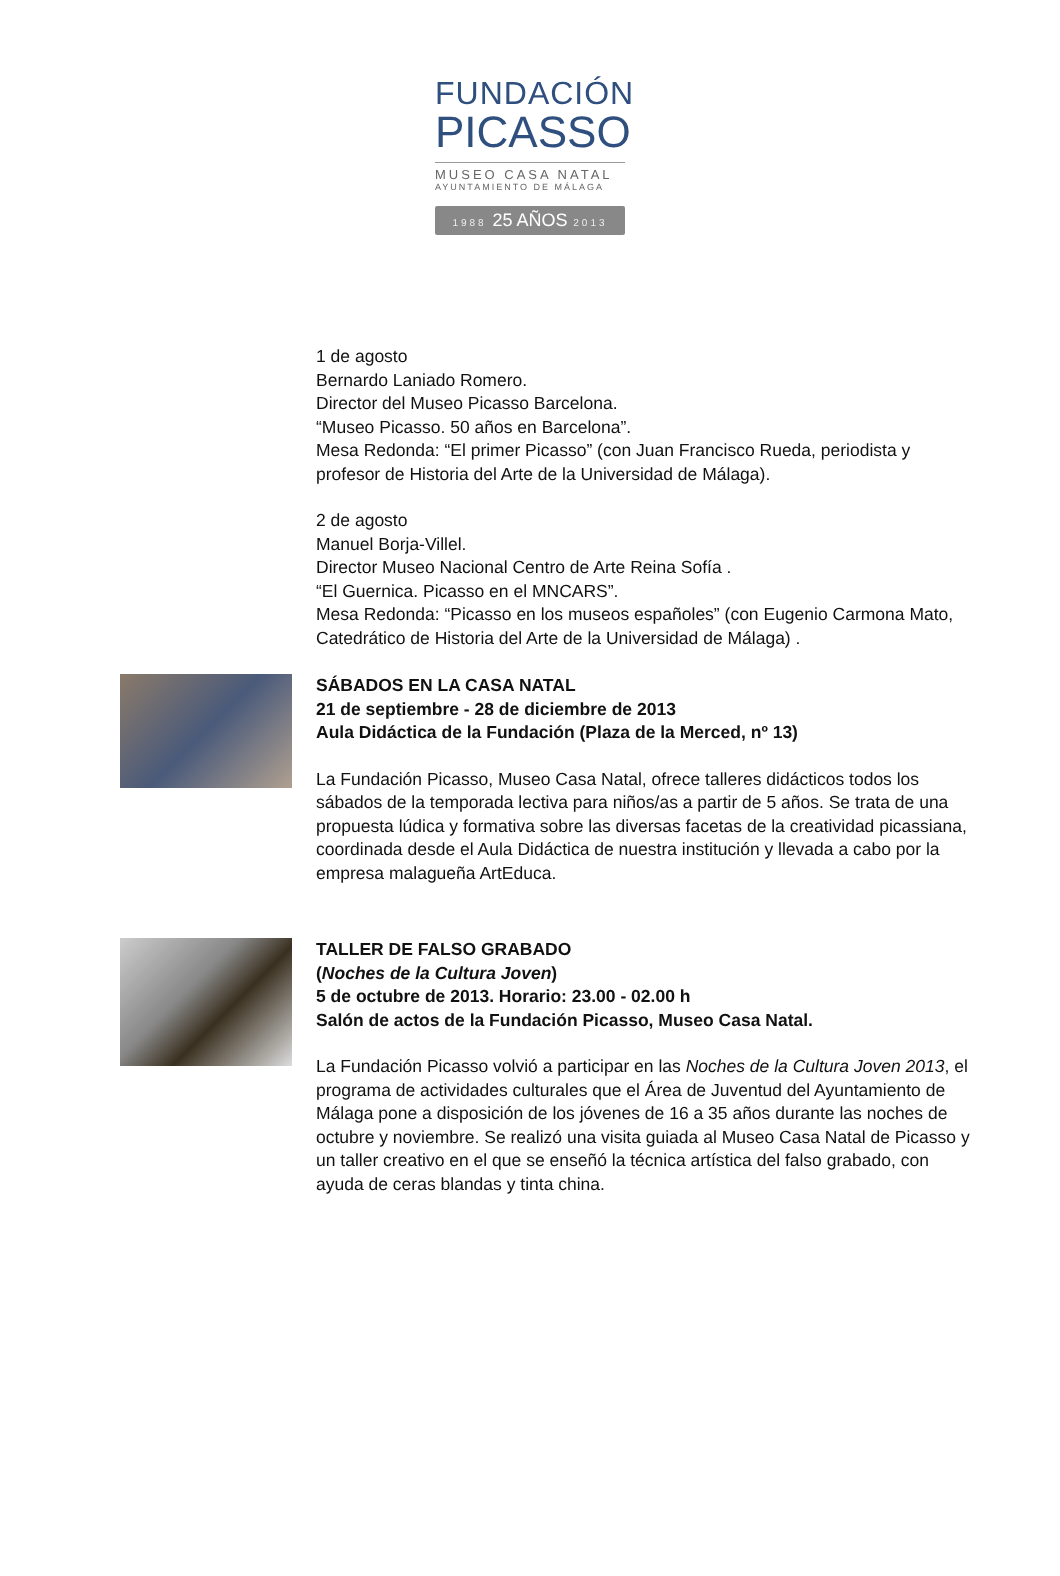FUNDACIÓN
PICASSO
MUSEO CASA NATAL
AYUNTAMIENTO DE MÁLAGA
1988 25 AÑOS 2013
1 de agosto
Bernardo Laniado Romero.
Director del Museo Picasso Barcelona.
“Museo Picasso. 50 años en Barcelona”.
Mesa Redonda: “El primer Picasso” (con Juan Francisco Rueda, periodista y profesor de Historia del Arte de la Universidad de Málaga).
2 de agosto
Manuel Borja-Villel.
Director Museo Nacional Centro de Arte Reina Sofía .
“El Guernica. Picasso en el MNCARS”.
Mesa Redonda: “Picasso en los museos españoles” (con Eugenio Carmona Mato, Catedrático de Historia del Arte de la Universidad de Málaga) .
SÁBADOS EN LA CASA NATAL
21 de septiembre - 28 de diciembre de 2013
Aula Didáctica de la Fundación (Plaza de la Merced, nº 13)
La Fundación Picasso, Museo Casa Natal, ofrece talleres didácticos todos los sábados de la temporada lectiva para niños/as a partir de 5 años. Se trata de una propuesta lúdica y formativa sobre las diversas facetas de la creatividad picassiana, coordinada desde el Aula Didáctica de nuestra institución y llevada a cabo por la empresa malagueña ArtEduca.
TALLER DE FALSO GRABADO
(Noches de la Cultura Joven)
5 de octubre de 2013. Horario: 23.00 - 02.00 h
Salón de actos de la Fundación Picasso, Museo Casa Natal.
La Fundación Picasso volvió a participar en las Noches de la Cultura Joven 2013, el programa de actividades culturales que el Área de Juventud del Ayuntamiento de Málaga pone a disposición de los jóvenes de 16 a 35 años durante las noches de octubre y noviembre. Se realizó una visita guiada al Museo Casa Natal de Picasso y un taller creativo en el que se enseñó la técnica artística del falso grabado, con ayuda de ceras blandas y tinta china.